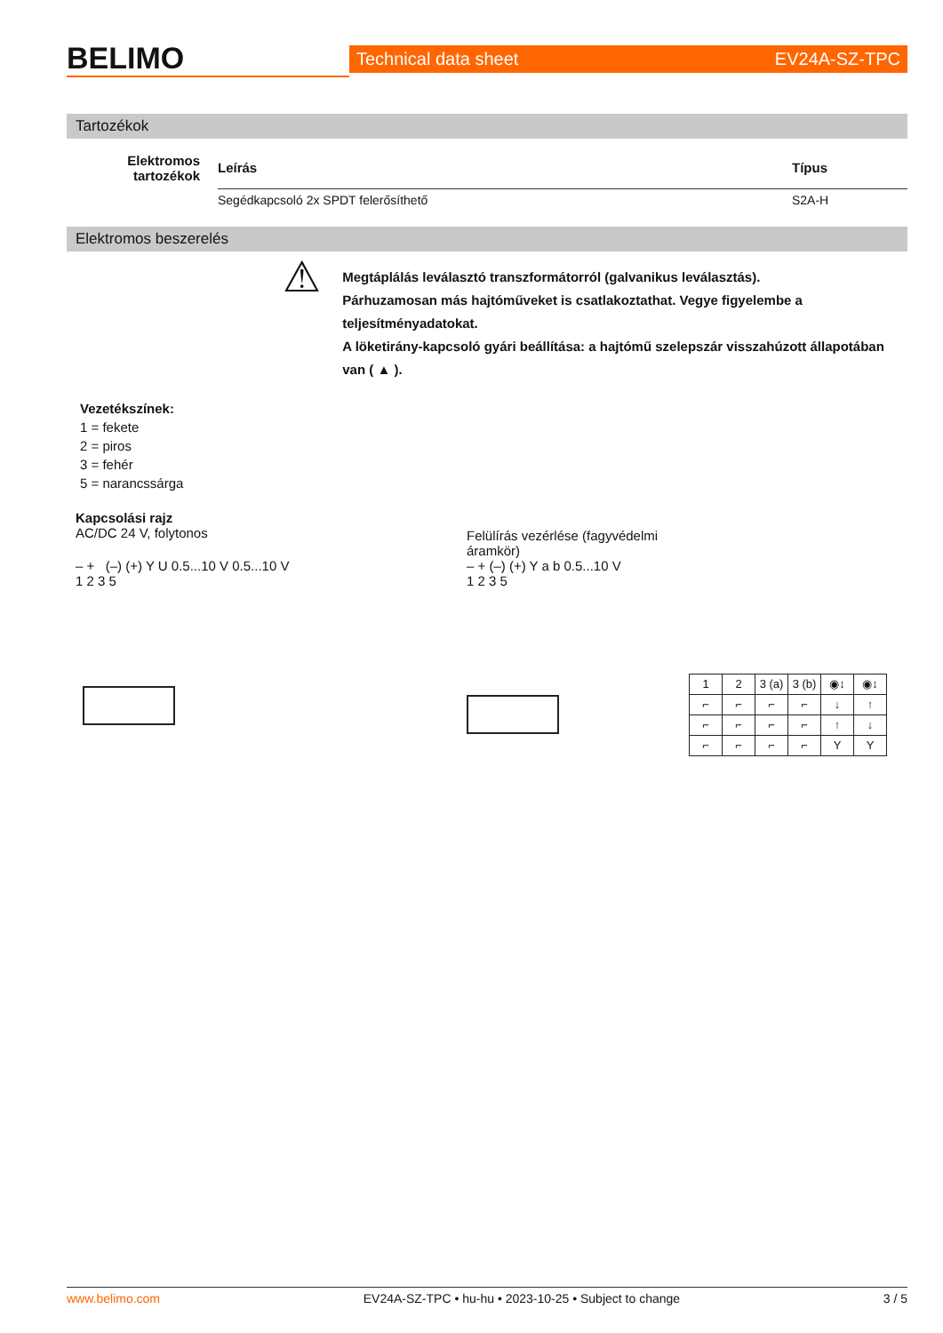BELIMO
Technical data sheet EV24A-SZ-TPC
Tartozékok
| Elektromos tartozékok | Leírás | Típus |
| --- | --- | --- |
| | Segédkapcsoló 2x SPDT felerősíthető | S2A-H |
Elektromos beszerelés
⚠
Megtáplálás leválasztó transzformátorról (galvanikus leválasztás).
Párhuzamosan más hajtóműveket is csatlakoztathat. Vegye figyelembe a teljesítményadatokat.
A löketirány-kapcsoló gyári beállítása: a hajtómű szelepszár visszahúzott állapotában van ( ▲ ).
Vezetékszínek:
1 = fekete
2 = piros
3 = fehér
5 = narancssárga
Kapcsolási rajz
AC/DC 24 V, folytonos
– + (–) (+) Y U 0.5...10 V 0.5...10 V
1 2 3 5
Felülírás vezérlése (fagyvédelmi
áramkör)
– + (–) (+) Y a b 0.5...10 V
1 2 3 5
| 1 | 2 | 3 (a) | 3 (b) | ◉↕ | ◉↕ |
| ⌐ | ⌐ | ⌐ | ⌐ | ↓ | ↑ |
| ⌐ | ⌐ | ⌐ | ⌐ | ↑ | ↓ |
| ⌐ | ⌐ | ⌐ | ⌐ | Y | Y |
www.belimo.com EV24A-SZ-TPC • hu-hu • 2023-10-25 • Subject to change 3 / 5